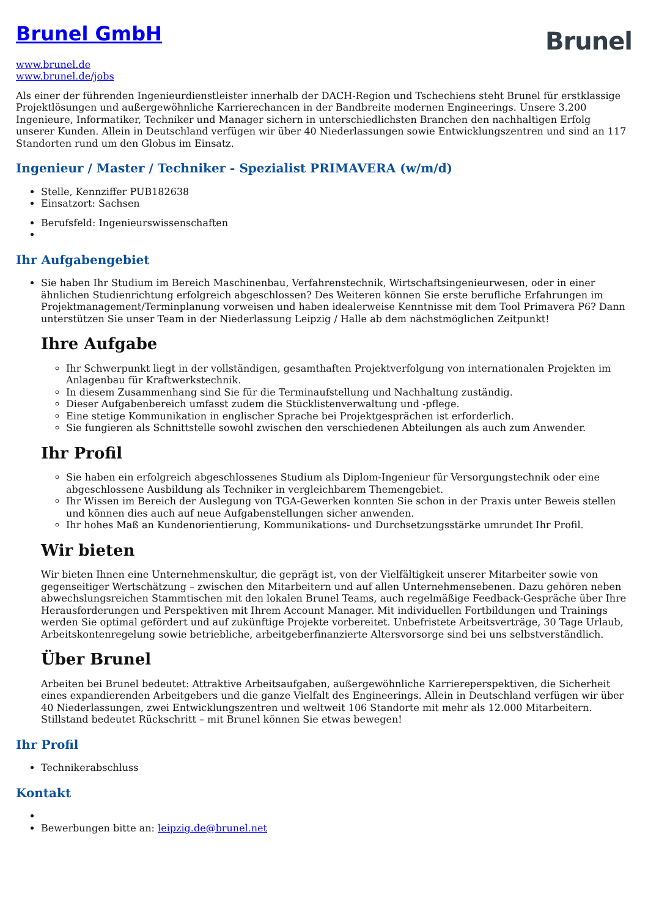Brunel GmbH
Brunel
www.brunel.de
www.brunel.de/jobs
Als einer der führenden Ingenieurdienstleister innerhalb der DACH-Region und Tschechiens steht Brunel für erstklassige Projektlösungen und außergewöhnliche Karrierechancen in der Bandbreite modernen Engineerings. Unsere 3.200 Ingenieure, Informatiker, Techniker und Manager sichern in unterschiedlichsten Branchen den nachhaltigen Erfolg unserer Kunden. Allein in Deutschland verfügen wir über 40 Niederlassungen sowie Entwicklungszentren und sind an 117 Standorten rund um den Globus im Einsatz.
Ingenieur / Master / Techniker - Spezialist PRIMAVERA (w/m/d)
Stelle, Kennziffer PUB182638
Einsatzort: Sachsen
Berufsfeld: Ingenieurswissenschaften
Ihr Aufgabengebiet
Sie haben Ihr Studium im Bereich Maschinenbau, Verfahrenstechnik, Wirtschaftsingenieurwesen, oder in einer ähnlichen Studienrichtung erfolgreich abgeschlossen? Des Weiteren können Sie erste berufliche Erfahrungen im Projektmanagement/Terminplanung vorweisen und haben idealerweise Kenntnisse mit dem Tool Primavera P6? Dann unterstützen Sie unser Team in der Niederlassung Leipzig / Halle ab dem nächstmöglichen Zeitpunkt!
Ihre Aufgabe
Ihr Schwerpunkt liegt in der vollständigen, gesamthaften Projektverfolgung von internationalen Projekten im Anlagenbau für Kraftwerkstechnik.
In diesem Zusammenhang sind Sie für die Terminaufstellung und Nachhaltung zuständig.
Dieser Aufgabenbereich umfasst zudem die Stücklistenverwaltung und -pflege.
Eine stetige Kommunikation in englischer Sprache bei Projektgesprächen ist erforderlich.
Sie fungieren als Schnittstelle sowohl zwischen den verschiedenen Abteilungen als auch zum Anwender.
Ihr Profil
Sie haben ein erfolgreich abgeschlossenes Studium als Diplom-Ingenieur für Versorgungstechnik oder eine abgeschlossene Ausbildung als Techniker in vergleichbarem Themengebiet.
Ihr Wissen im Bereich der Auslegung von TGA-Gewerken konnten Sie schon in der Praxis unter Beweis stellen und können dies auch auf neue Aufgabenstellungen sicher anwenden.
Ihr hohes Maß an Kundenorientierung, Kommunikations- und Durchsetzungsstärke umrundet Ihr Profil.
Wir bieten
Wir bieten Ihnen eine Unternehmenskultur, die geprägt ist, von der Vielfältigkeit unserer Mitarbeiter sowie von gegenseitiger Wertschätzung – zwischen den Mitarbeitern und auf allen Unternehmensebenen. Dazu gehören neben abwechslungsreichen Stammtischen mit den lokalen Brunel Teams, auch regelmäßige Feedback-Gespräche über Ihre Herausforderungen und Perspektiven mit Ihrem Account Manager. Mit individuellen Fortbildungen und Trainings werden Sie optimal gefördert und auf zukünftige Projekte vorbereitet. Unbefristete Arbeitsverträge, 30 Tage Urlaub, Arbeitskontenregelung sowie betriebliche, arbeitgeberfinanzierte Altersvorsorge sind bei uns selbstverständlich.
Über Brunel
Arbeiten bei Brunel bedeutet: Attraktive Arbeitsaufgaben, außergewöhnliche Karriereperspektiven, die Sicherheit eines expandierenden Arbeitgebers und die ganze Vielfalt des Engineerings. Allein in Deutschland verfügen wir über 40 Niederlassungen, zwei Entwicklungszentren und weltweit 106 Standorte mit mehr als 12.000 Mitarbeitern. Stillstand bedeutet Rückschritt – mit Brunel können Sie etwas bewegen!
Ihr Profil
Technikerabschluss
Kontakt
Bewerbungen bitte an: leipzig.de@brunel.net